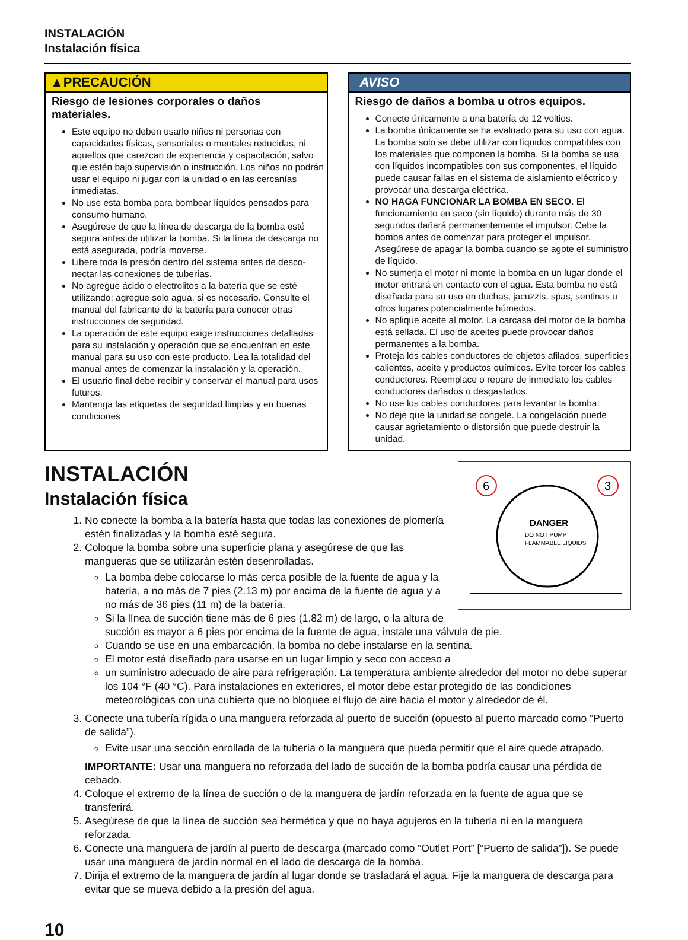INSTALACIÓN
Instalación física
▲PRECAUCIÓN
Riesgo de lesiones corporales o daños materiales.
Este equipo no deben usarlo niños ni personas con capacidades físicas, sensoriales o mentales reducidas, ni aquellos que carezcan de experiencia y capacitación, salvo que estén bajo supervisión o instrucción. Los niños no podrán usar el equipo ni jugar con la unidad o en las cercanías inmediatas.
No use esta bomba para bombear líquidos pensados para consumo humano.
Asegúrese de que la línea de descarga de la bomba esté segura antes de utilizar la bomba. Si la línea de descarga no está asegurada, podría moverse.
Libere toda la presión dentro del sistema antes de desco-nectar las conexiones de tuberías.
No agregue ácido o electrolitos a la batería que se esté utilizando; agregue solo agua, si es necesario. Consulte el manual del fabricante de la batería para conocer otras instrucciones de seguridad.
La operación de este equipo exige instrucciones detalladas para su instalación y operación que se encuentran en este manual para su uso con este producto. Lea la totalidad del manual antes de comenzar la instalación y la operación.
El usuario final debe recibir y conservar el manual para usos futuros.
Mantenga las etiquetas de seguridad limpias y en buenas condiciones
AVISO
Riesgo de daños a bomba u otros equipos.
Conecte únicamente a una batería de 12 voltios.
La bomba únicamente se ha evaluado para su uso con agua. La bomba solo se debe utilizar con líquidos compatibles con los materiales que componen la bomba. Si la bomba se usa con líquidos incompatibles con sus componentes, el líquido puede causar fallas en el sistema de aislamiento eléctrico y provocar una descarga eléctrica.
NO HAGA FUNCIONAR LA BOMBA EN SECO. El funcionamiento en seco (sin líquido) durante más de 30 segundos dañará permanentemente el impulsor. Cebe la bomba antes de comenzar para proteger el impulsor. Asegúrese de apagar la bomba cuando se agote el suministro de líquido.
No sumerja el motor ni monte la bomba en un lugar donde el motor entrará en contacto con el agua. Esta bomba no está diseñada para su uso en duchas, jacuzzis, spas, sentinas u otros lugares potencialmente húmedos.
No aplique aceite al motor. La carcasa del motor de la bomba está sellada. El uso de aceites puede provocar daños permanentes a la bomba.
Proteja los cables conductores de objetos afilados, superficies calientes, aceite y productos químicos. Evite torcer los cables conductores. Reemplace o repare de inmediato los cables conductores dañados o desgastados.
No use los cables conductores para levantar la bomba.
No deje que la unidad se congele. La congelación puede causar agrietamiento o distorsión que puede destruir la unidad.
INSTALACIÓN
Instalación física
6
3
DANGER
DO NOT PUMP
FLAMMABLE LIQUIDS
1. No conecte la bomba a la batería hasta que todas las conexiones de plomería estén finalizadas y la bomba esté segura.
2. Coloque la bomba sobre una superficie plana y asegúrese de que las mangueras que se utilizarán estén desenrolladas.
La bomba debe colocarse lo más cerca posible de la fuente de agua y la batería, a no más de 7 pies (2.13 m) por encima de la fuente de agua y a no más de 36 pies (11 m) de la batería.
Si la línea de succión tiene más de 6 pies (1.82 m) de largo, o la altura de succión es mayor a 6 pies por encima de la fuente de agua, instale una válvula de pie.
Cuando se use en una embarcación, la bomba no debe instalarse en la sentina.
El motor está diseñado para usarse en un lugar limpio y seco con acceso a
un suministro adecuado de aire para refrigeración. La temperatura ambiente alrededor del motor no debe superar los 104 °F (40 °C). Para instalaciones en exteriores, el motor debe estar protegido de las condiciones meteorológicas con una cubierta que no bloquee el flujo de aire hacia el motor y alrededor de él.
3. Conecte una tubería rígida o una manguera reforzada al puerto de succión (opuesto al puerto marcado como “Puerto de salida”).
Evite usar una sección enrollada de la tubería o la manguera que pueda permitir que el aire quede atrapado.
IMPORTANTE: Usar una manguera no reforzada del lado de succión de la bomba podría causar una pérdida de cebado.
4. Coloque el extremo de la línea de succión o de la manguera de jardín reforzada en la fuente de agua que se transferirá.
5. Asegúrese de que la línea de succión sea hermética y que no haya agujeros en la tubería ni en la manguera reforzada.
6. Conecte una manguera de jardín al puerto de descarga (marcado como “Outlet Port” [“Puerto de salida”]). Se puede usar una manguera de jardín normal en el lado de descarga de la bomba.
7. Dirija el extremo de la manguera de jardín al lugar donde se trasladará el agua. Fije la manguera de descarga para evitar que se mueva debido a la presión del agua.
10